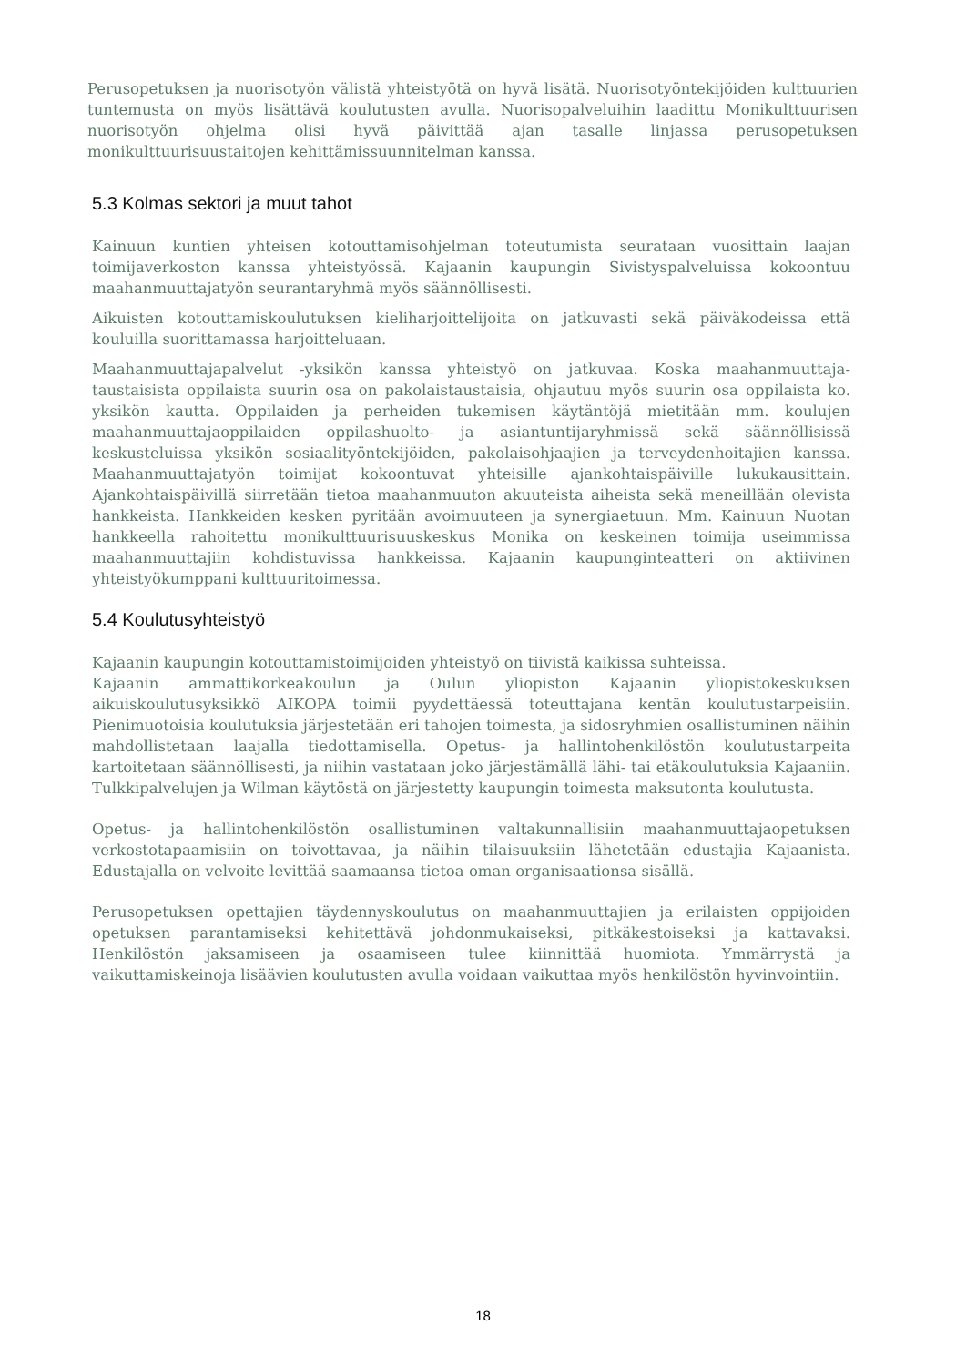Perusopetuksen ja nuorisotyön välistä yhteistyötä on hyvä lisätä. Nuorisotyöntekijöiden kulttuurien tuntemusta on myös lisättävä koulutusten avulla. Nuorisopalveluihin laadittu Monikulttuurisen nuorisotyön ohjelma olisi hyvä päivittää ajan tasalle linjassa perusopetuksen monikulttuurisuustaitojen kehittämissuunnitelman kanssa.
5.3 Kolmas sektori ja muut tahot
Kainuun kuntien yhteisen kotouttamisohjelman toteutumista seurataan vuosittain laajan toimijaverkoston kanssa yhteistyössä. Kajaanin kaupungin Sivistyspalveluissa kokoontuu maahanmuuttajatyön seurantaryhmä myös säännöllisesti.
Aikuisten kotouttamiskoulutuksen kieliharjoittelijoita on jatkuvasti sekä päiväkodeissa että kouluilla suorittamassa harjoitteluaan.
Maahanmuuttajapalvelut -yksikön kanssa yhteistyö on jatkuvaa. Koska maahanmuuttaja- taustaisista oppilaista suurin osa on pakolaistaustaisia, ohjautuu myös suurin osa oppilaista ko. yksikön kautta. Oppilaiden ja perheiden tukemisen käytäntöjä mietitään mm. koulujen maahanmuuttajaoppilaiden oppilashuolto- ja asiantuntijaryhmissä sekä säännöllisissä keskusteluissa yksikön sosiaalityöntekijöiden, pakolaisohjaajien ja terveydenhoitajien kanssa. Maahanmuuttajatyön toimijat kokoontuvat yhteisille ajankohtaispäiville lukukausittain. Ajankohtaispäivillä siirretään tietoa maahanmuuton akuuteista aiheista sekä meneillään olevista hankkeista. Hankkeiden kesken pyritään avoimuuteen ja synergiaetuun. Mm. Kainuun Nuotan hankkeella rahoitettu monikulttuurisuuskeskus Monika on keskeinen toimija useimmissa maahanmuuttajiin kohdistuvissa hankkeissa. Kajaanin kaupunginteatteri on aktiivinen yhteistyökumppani kulttuuritoimessa.
5.4 Koulutusyhteistyö
Kajaanin kaupungin kotouttamistoimijoiden yhteistyö on tiivistä kaikissa suhteissa.
Kajaanin ammattikorkeakoulun ja Oulun yliopiston Kajaanin yliopistokeskuksen aikuiskoulutusyksikkö AIKOPA toimii pyydettäessä toteuttajana kentän koulutustarpeisiin. Pienimuotoisia koulutuksia järjestetään eri tahojen toimesta, ja sidosryhmien osallistuminen näihin mahdollistetaan laajalla tiedottamisella. Opetus- ja hallintohenkilöstön koulutustarpeita kartoitetaan säännöllisesti, ja niihin vastataan joko järjestämällä lähi- tai etäkoulutuksia Kajaaniin. Tulkkipalvelujen ja Wilman käytöstä on järjestetty kaupungin toimesta maksutonta koulutusta.
Opetus- ja hallintohenkilöstön osallistuminen valtakunnallisiin maahanmuuttajaopetuksen verkostotapaamisiin on toivottavaa, ja näihin tilaisuuksiin lähetetään edustajia Kajaanista. Edustajalla on velvoite levittää saamaansa tietoa oman organisaationsa sisällä.
Perusopetuksen opettajien täydennyskoulutus on maahanmuuttajien ja erilaisten oppijoiden opetuksen parantamiseksi kehitettävä johdonmukaiseksi, pitkäkestoiseksi ja kattavaksi. Henkilöstön jaksamiseen ja osaamiseen tulee kiinnittää huomiota. Ymmärrystä ja vaikuttamiskeinoja lisäävien koulutusten avulla voidaan vaikuttaa myös henkilöstön hyvinvointiin.
18